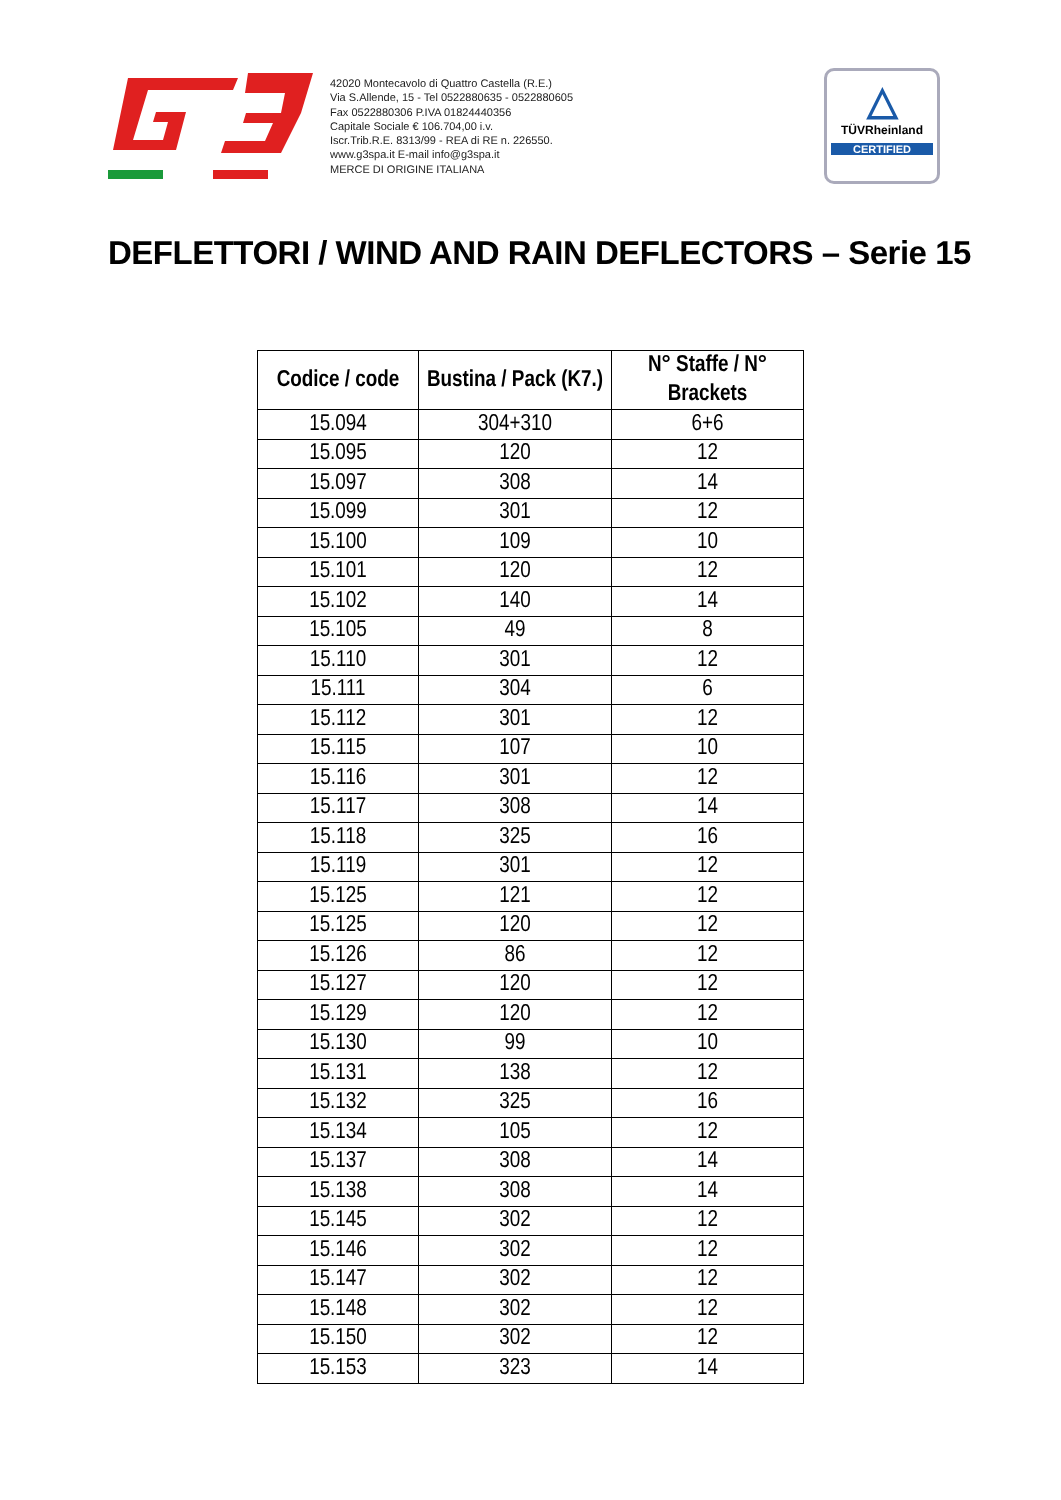42020 Montecavolo di Quattro Castella (R.E.)
Via S.Allende, 15 - Tel 0522880635 - 0522880605
Fax 0522880306 P.IVA 01824440356
Capitale Sociale € 106.704,00 i.v.
Iscr.Trib.R.E. 8313/99 - REA di RE n. 226550.
www.g3spa.it E-mail info@g3spa.it
MERCE DI ORIGINE ITALIANA
△
TÜVRheinland
CERTIFIED
DEFLETTORI / WIND AND RAIN DEFLECTORS – Serie 15
| Codice / code | Bustina / Pack (K7.) | N° Staffe / N° Brackets |
| --- | --- | --- |
| 15.094 | 304+310 | 6+6 |
| 15.095 | 120 | 12 |
| 15.097 | 308 | 14 |
| 15.099 | 301 | 12 |
| 15.100 | 109 | 10 |
| 15.101 | 120 | 12 |
| 15.102 | 140 | 14 |
| 15.105 | 49 | 8 |
| 15.110 | 301 | 12 |
| 15.111 | 304 | 6 |
| 15.112 | 301 | 12 |
| 15.115 | 107 | 10 |
| 15.116 | 301 | 12 |
| 15.117 | 308 | 14 |
| 15.118 | 325 | 16 |
| 15.119 | 301 | 12 |
| 15.125 | 121 | 12 |
| 15.125 | 120 | 12 |
| 15.126 | 86 | 12 |
| 15.127 | 120 | 12 |
| 15.129 | 120 | 12 |
| 15.130 | 99 | 10 |
| 15.131 | 138 | 12 |
| 15.132 | 325 | 16 |
| 15.134 | 105 | 12 |
| 15.137 | 308 | 14 |
| 15.138 | 308 | 14 |
| 15.145 | 302 | 12 |
| 15.146 | 302 | 12 |
| 15.147 | 302 | 12 |
| 15.148 | 302 | 12 |
| 15.150 | 302 | 12 |
| 15.153 | 323 | 14 |